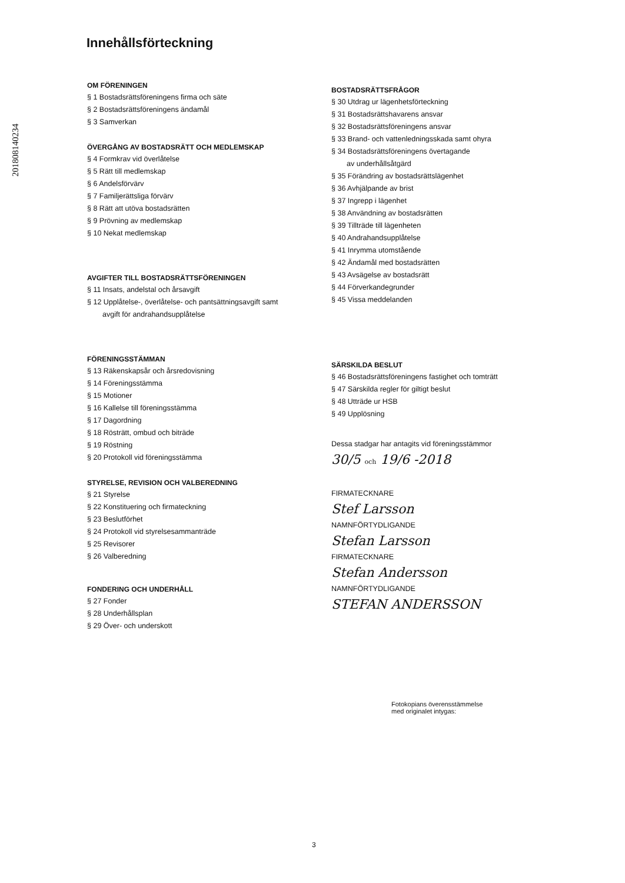201808140234
Innehållsförteckning
OM FÖRENINGEN
§ 1 Bostadsrättsföreningens firma och säte
§ 2 Bostadsrättsföreningens ändamål
§ 3 Samverkan
ÖVERGÅNG AV BOSTADSRÄTT OCH MEDLEMSKAP
§ 4 Formkrav vid överlåtelse
§ 5 Rätt till medlemskap
§ 6 Andelsförvärv
§ 7 Familjerättsliga förvärv
§ 8 Rätt att utöva bostadsrätten
§ 9 Prövning av medlemskap
§ 10 Nekat medlemskap
AVGIFTER TILL BOSTADSRÄTTSFÖRENINGEN
§ 11 Insats, andelstal och årsavgift
§ 12 Upplåtelse-, överlåtelse- och pantsättningsavgift samt
avgift för andrahandsupplåtelse
FÖRENINGSSTÄMMAN
§ 13 Räkenskapsår och årsredovisning
§ 14 Föreningsstämma
§ 15 Motioner
§ 16 Kallelse till föreningsstämma
§ 17 Dagordning
§ 18 Rösträtt, ombud och biträde
§ 19 Röstning
§ 20 Protokoll vid föreningsstämma
STYRELSE, REVISION OCH VALBEREDNING
§ 21 Styrelse
§ 22 Konstituering och firmateckning
§ 23 Beslutförhet
§ 24 Protokoll vid styrelsesammanträde
§ 25 Revisorer
§ 26 Valberedning
FONDERING OCH UNDERHÅLL
§ 27 Fonder
§ 28 Underhållsplan
§ 29 Över- och underskott
BOSTADSRÄTTSFRÅGOR
§ 30 Utdrag ur lägenhetsförteckning
§ 31 Bostadsrättshavarens ansvar
§ 32 Bostadsrättsföreningens ansvar
§ 33 Brand- och vattenledningsskada samt ohyra
§ 34 Bostadsrättsföreningens övertagande
av underhållsåtgärd
§ 35 Förändring av bostadsrättslägenhet
§ 36 Avhjälpande av brist
§ 37 Ingrepp i lägenhet
§ 38 Användning av bostadsrätten
§ 39 Tillträde till lägenheten
§ 40 Andrahandsupplåtelse
§ 41 Inrymma utomstående
§ 42 Ändamål med bostadsrätten
§ 43 Avsägelse av bostadsrätt
§ 44 Förverkandegrunder
§ 45 Vissa meddelanden
SÄRSKILDA BESLUT
§ 46 Bostadsrättsföreningens fastighet och tomträtt
§ 47 Särskilda regler för giltigt beslut
§ 48 Utträde ur HSB
§ 49 Upplösning
Dessa stadgar har antagits vid föreningsstämmor
30/5 och 19/6 -2018
FIRMATECKNARE
Stef Larsson
NAMNFÖRTYDLIGANDE
Stefan Larsson
FIRMATECKNARE
Stefan Andersson
NAMNFÖRTYDLIGANDE
STEFAN ANDERSSON
Fotokopians överensstämmelse
med originalet intygas:
3